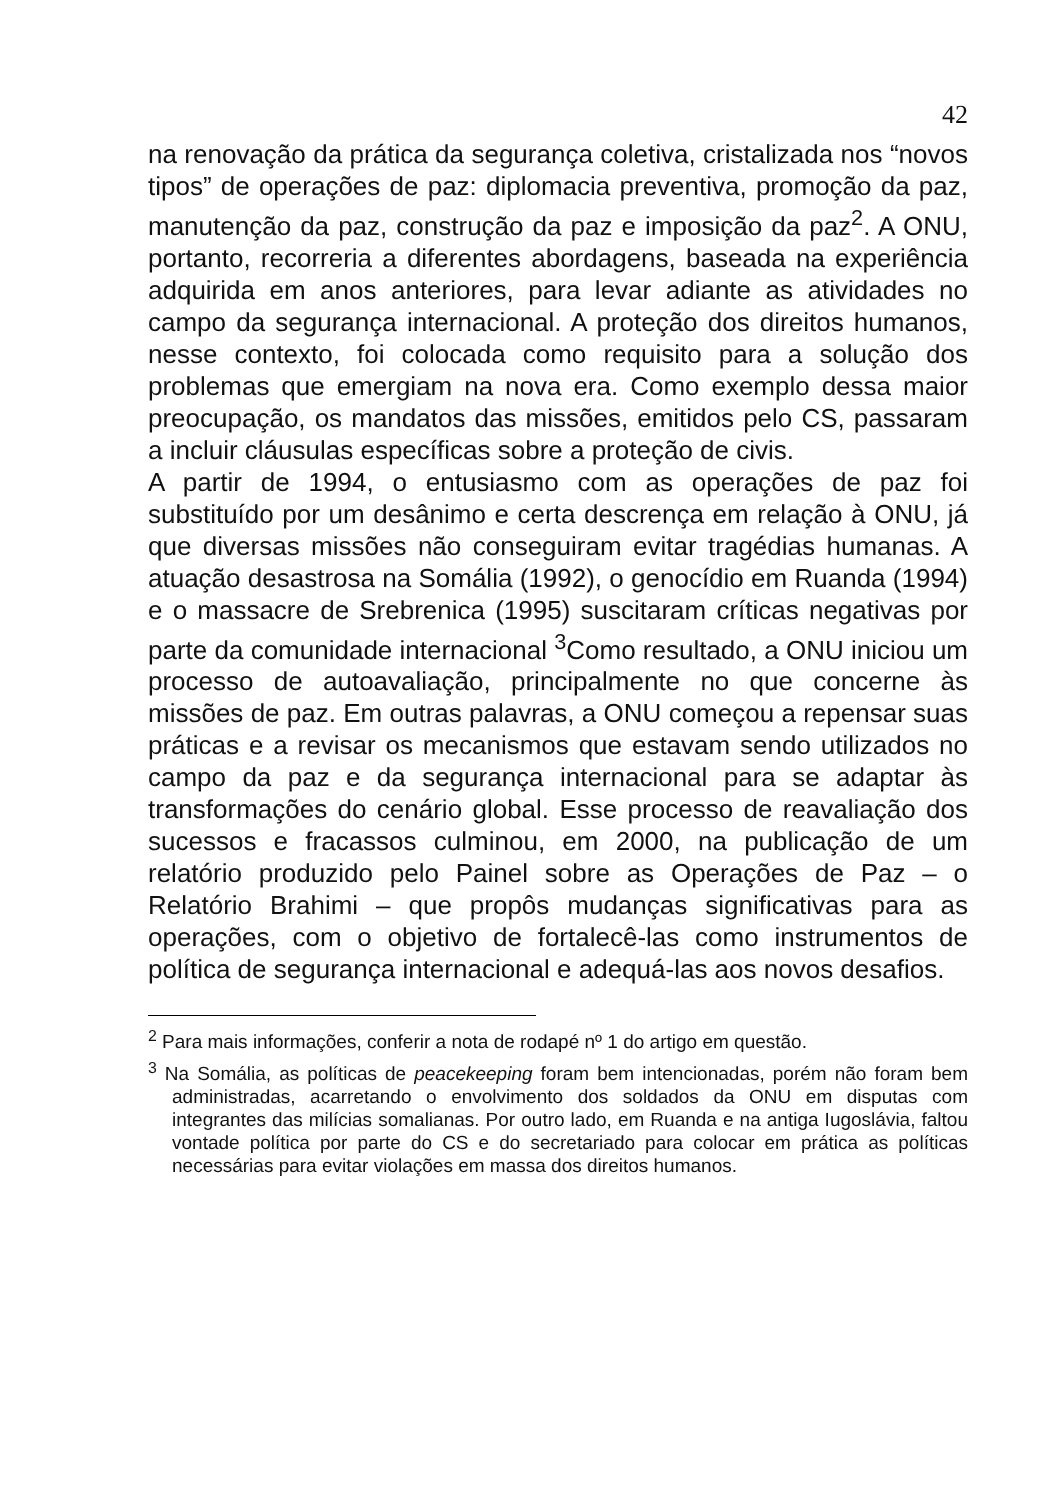42
na renovação da prática da segurança coletiva, cristalizada nos “novos tipos” de operações de paz: diplomacia preventiva, promoção da paz, manutenção da paz, construção da paz e imposição da paz<sup>2</sup>. A ONU, portanto, recorreria a diferentes abordagens, baseada na experiência adquirida em anos anteriores, para levar adiante as atividades no campo da segurança internacional. A proteção dos direitos humanos, nesse contexto, foi colocada como requisito para a solução dos problemas que emergiam na nova era. Como exemplo dessa maior preocupação, os mandatos das missões, emitidos pelo CS, passaram a incluir cláusulas específicas sobre a proteção de civis.
A partir de 1994, o entusiasmo com as operações de paz foi substituído por um desânimo e certa descrença em relação à ONU, já que diversas missões não conseguiram evitar tragédias humanas. A atuação desastrosa na Somália (1992), o genocídio em Ruanda (1994) e o massacre de Srebrenica (1995) suscitaram críticas negativas por parte da comunidade internacional <sup>3</sup>Como resultado, a ONU iniciou um processo de autoavaliação, principalmente no que concerne às missões de paz. Em outras palavras, a ONU começou a repensar suas práticas e a revisar os mecanismos que estavam sendo utilizados no campo da paz e da segurança internacional para se adaptar às transformações do cenário global. Esse processo de reavaliação dos sucessos e fracassos culminou, em 2000, na publicação de um relatório produzido pelo Painel sobre as Operações de Paz – o Relatório Brahimi – que propôs mudanças significativas para as operações, com o objetivo de fortalecê-las como instrumentos de política de segurança internacional e adequá-las aos novos desafios.
<sup>2</sup> Para mais informações, conferir a nota de rodapé nº 1 do artigo em questão.
<sup>3</sup> Na Somália, as políticas de peacekeeping foram bem intencionadas, porém não foram bem administradas, acarretando o envolvimento dos soldados da ONU em disputas com integrantes das milícias somalianas. Por outro lado, em Ruanda e na antiga Iugoslávia, faltou vontade política por parte do CS e do secretariado para colocar em prática as políticas necessárias para evitar violações em massa dos direitos humanos.